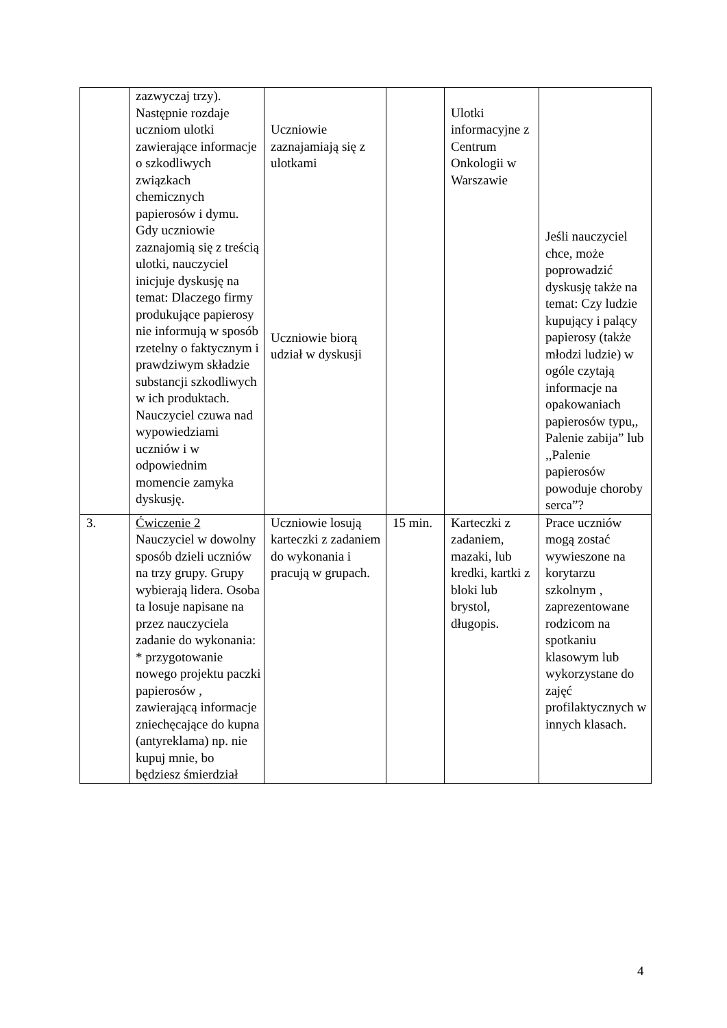| | zazwyczaj trzy). Następnie rozdaje uczniom ulotki zawierające informacje o szkodliwych związkach chemicznych papierosów i dymu. Gdy uczniowie zaznajomią się z treścią ulotki, nauczyciel inicjuje dyskusję na temat: Dlaczego firmy produkujące papierosy nie informują w sposób rzetelny o faktycznym i prawdziwym składzie substancji szkodliwych w ich produktach. Nauczyciel czuwa nad wypowiedziami uczniów i w odpowiednim momencie zamyka dyskusję. | Uczniowie zaznajamiają się z ulotkami Uczniowie biorą udział w dyskusji | | Ulotki informacyjne z Centrum Onkologii w Warszawie | Jeśli nauczyciel chce, może poprowadzić dyskusję także na temat: Czy ludzie kupujący i palący papierosy (także młodzi ludzie) w ogóle czytają informacje na opakowaniach papierosów typu,, Palenie zabija” lub ,,Palenie papierosów powoduje choroby serca”? |
| 3. | Ćwiczenie 2 Nauczyciel w dowolny sposób dzieli uczniów na trzy grupy. Grupy wybierają lidera. Osoba ta losuje napisane na przez nauczyciela zadanie do wykonania: * przygotowanie nowego projektu paczki papierosów , zawierającą informacje zniechęcające do kupna (antyreklama) np. nie kupuj mnie, bo będziesz śmierdział | Uczniowie losują karteczki z zadaniem do wykonania i pracują w grupach. | 15 min. | Karteczki z zadaniem, mazaki, lub kredki, kartki z bloki lub brystol, długopis. | Prace uczniów mogą zostać wywieszone na korytarzu szkolnym , zaprezentowane rodzicom na spotkaniu klasowym lub wykorzystane do zajęć profilaktycznych w innych klasach. |
4